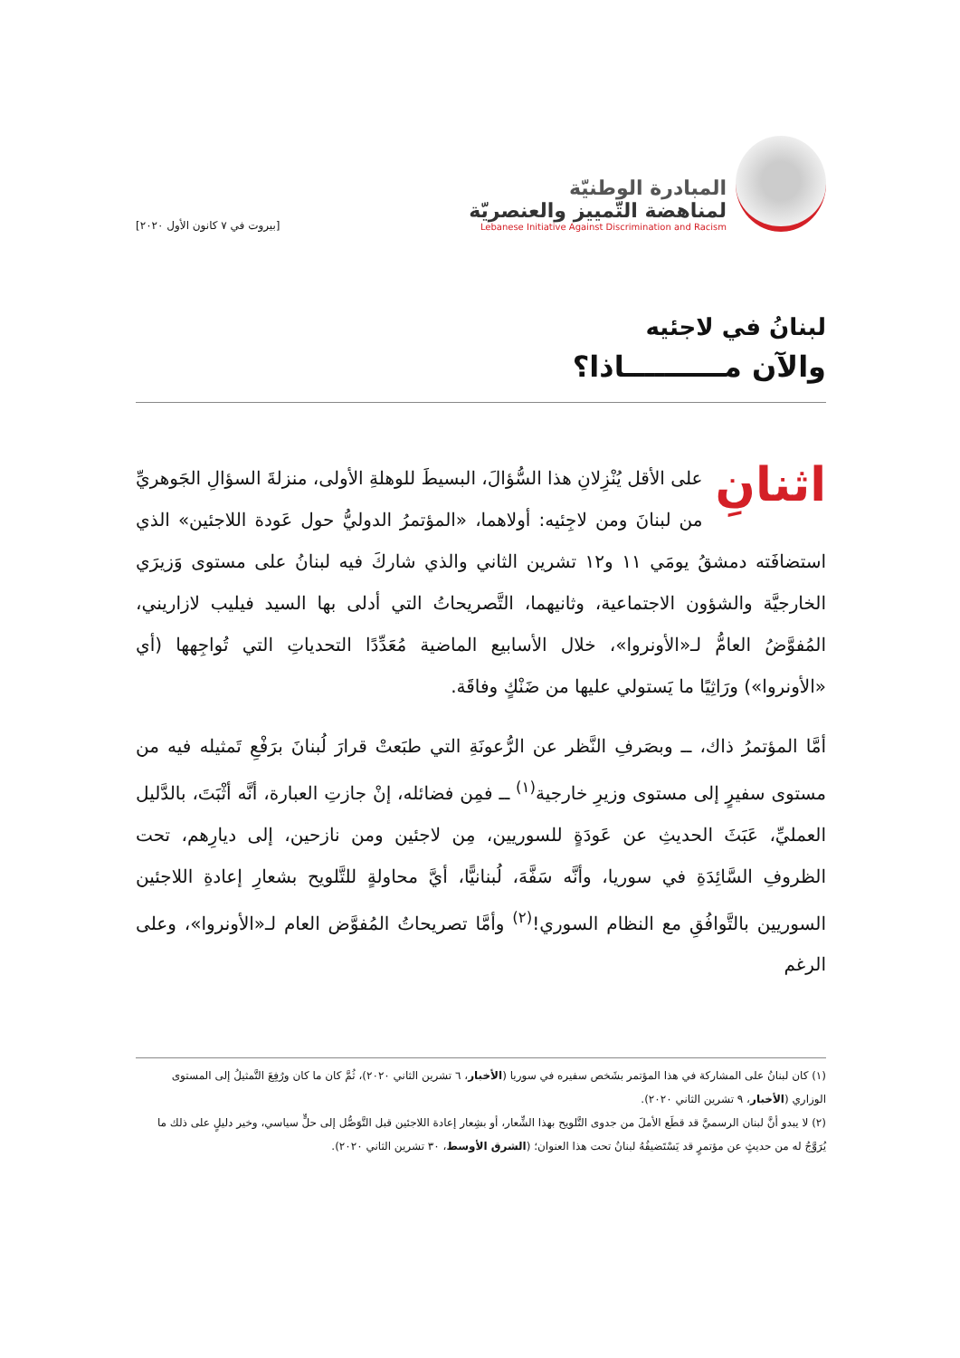المبادرة الوطنيّة
لمناهضة التّمييز والعنصريّة
Lebanese Initiative Against Discrimination and Racism
[بيروت في ٧ كانون الأول ٢٠٢٠]
لبنانُ في لاجئيه
والآن مــــــــــاذا؟
اثنانِ على الأقل يُنْزِلانِ هذا السُّؤالَ، البسيطَ للوهلةِ الأولى، منزلةَ السؤالِ الجَوهريِّ من لبنانَ ومن لاجِئيه: أولاهما، «المؤتمرُ الدوليُّ حول عَودة اللاجئين» الذي استضافَته دمشقُ يومَي ١١ و١٢ تشرين الثاني والذي شاركَ فيه لبنانُ على مستوى وَزيرَي الخارجيَّة والشؤون الاجتماعية، وثانيهما، التَّصريحاتُ التي أدلى بها السيد فيليب لازاريني، المُفوَّضُ العامُّ لـ«الأونروا»، خلال الأسابيع الماضية مُعَدِّدًا التحدياتِ التي تُواجِهها (أي «الأونروا») ورَاثِيًا ما يَستولي عليها من ضَنْكٍ وفاقَة.
أمَّا المؤتمرُ ذاك، ــ وبصَرفِ النَّظر عن الرُّعونَةِ التي طبَعتْ قرارَ لُبنانَ برَفْعِ تَمثيله فيه من مستوى سفيرٍ إلى مستوى وزيرِ خارجية<sup>(١)</sup> ــ فمِن فضائله، إنْ جازتِ العبارة، أنَّه أثْبَتَ، بالدَّليل العمليِّ، عَبَثَ الحديثِ عن عَودَةٍ للسوريين، مِن لاجئين ومن نازحين، إلى ديارِهم، تحت الظروفِ السَّائِدَةِ في سوريا، وأنَّه سَفَّهَ، لُبنانيًّا، أيَّ محاولةٍ للتَّلويح بشعارِ إعادةِ اللاجئين السوريين بالتَّوافُقِ مع النظام السوري!<sup>(٢)</sup> وأمَّا تصريحاتُ المُفوَّض العام لـ«الأونروا»، وعلى الرغم
(١) كان لبنانُ على المشاركة في هذا المؤتمر بشَخص سفيره في سوريا (الأخبار، ٦ تشرين الثاني ٢٠٢٠)، ثُمَّ كان ما كان ورُفِعَ التَّمثيلُ إلى المستوى الوزاري (الأخبار، ٩ تشرين الثاني ٢٠٢٠).
(٢) لا يبدو أنَّ لبنان الرسميَّ قد قطَع الأملَ من جدوى التَّلويح بهذا الشِّعار، أو بشِعار إعادة اللاجئين قبل التَّوَصُّل إلى حلٍّ سياسي، وخير دليلٍ على ذلك ما يُرَوَّجُ له من حديثٍ عن مؤتمرٍ قد يَسْتَضيفُهُ لبنانُ تحت هذا العنوان؛ (الشرق الأوسط، ٣٠ تشرين الثاني ٢٠٢٠).